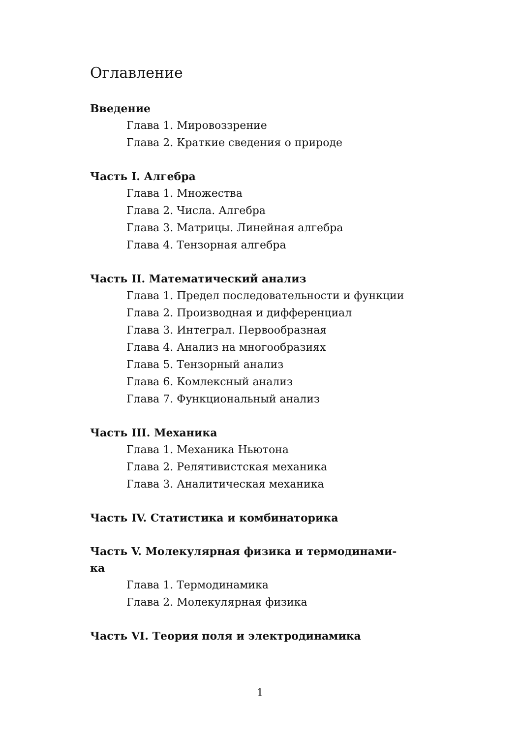Оглавление
Введение
Глава 1. Мировоззрение
Глава 2. Краткие сведения о природе
Часть I. Алгебра
Глава 1. Множества
Глава 2. Числа. Алгебра
Глава 3. Матрицы. Линейная алгебра
Глава 4. Тензорная алгебра
Часть II. Математический анализ
Глава 1. Предел последовательности и функции
Глава 2. Производная и дифференциал
Глава 3. Интеграл. Первообразная
Глава 4. Анализ на многообразиях
Глава 5. Тензорный анализ
Глава 6. Комлексный анализ
Глава 7. Функциональный анализ
Часть III. Механика
Глава 1. Механика Ньютона
Глава 2. Релятивистская механика
Глава 3. Аналитическая механика
Часть IV. Статистика и комбинаторика
Часть V. Молекулярная физика и термодинами-
ка
Глава 1. Термодинамика
Глава 2. Молекулярная физика
Часть VI. Теория поля и электродинамика
1